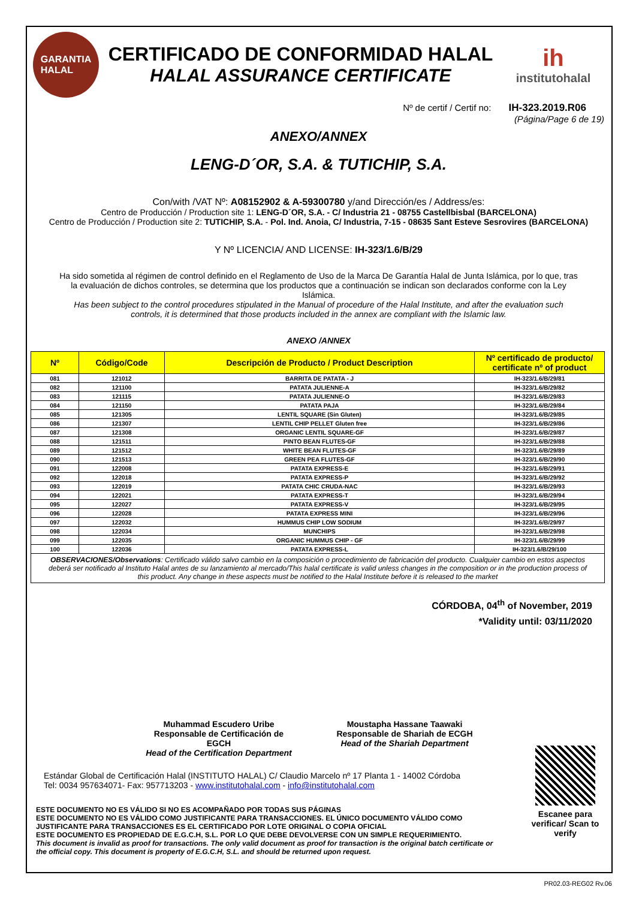GARANTIA
HALAL
CERTIFICADO DE CONFORMIDAD HALAL
HALAL ASSURANCE CERTIFICATE
ih
institutohalal
Nº de certif / Certif no: IH-323.2019.R06
(Página/Page 6 de 19)
ANEXO/ANNEX
LENG-D´OR, S.A. & TUTICHIP, S.A.
Con/with /VAT Nº: A08152902 & A-59300780 y/and Dirección/es / Address/es:
Centro de Producción / Production site 1: LENG-D´OR, S.A. - C/ Industria 21 - 08755 Castellbisbal (BARCELONA)
Centro de Producción / Production site 2: TUTICHIP, S.A. - Pol. Ind. Anoia, C/ Industria, 7-15 - 08635 Sant Esteve Sesrovires (BARCELONA)
Y Nº LICENCIA/ AND LICENSE: IH-323/1.6/B/29
Ha sido sometida al régimen de control definido en el Reglamento de Uso de la Marca De Garantía Halal de Junta Islámica, por lo que, tras la evaluación de dichos controles, se determina que los productos que a continuación se indican son declarados conforme con la Ley Islámica.
Has been subject to the control procedures stipulated in the Manual of procedure of the Halal Institute, and after the evaluation such controls, it is determined that those products included in the annex are compliant with the Islamic law.
ANEXO /ANNEX
| Nº | Código/Code | Descripción de Producto / Product Description | Nº certificado de producto/ certificate nº of product |
| --- | --- | --- | --- |
| 081 | 121012 | BARRITA DE PATATA - J | IH-323/1.6/B/29/81 |
| 082 | 121100 | PATATA JULIENNE-A | IH-323/1.6/B/29/82 |
| 083 | 121115 | PATATA JULIENNE-O | IH-323/1.6/B/29/83 |
| 084 | 121150 | PATATA PAJA | IH-323/1.6/B/29/84 |
| 085 | 121305 | LENTIL SQUARE (Sin Gluten) | IH-323/1.6/B/29/85 |
| 086 | 121307 | LENTIL CHIP PELLET Gluten free | IH-323/1.6/B/29/86 |
| 087 | 121308 | ORGANIC LENTIL SQUARE-GF | IH-323/1.6/B/29/87 |
| 088 | 121511 | PINTO BEAN FLUTES-GF | IH-323/1.6/B/29/88 |
| 089 | 121512 | WHITE BEAN FLUTES-GF | IH-323/1.6/B/29/89 |
| 090 | 121513 | GREEN PEA FLUTES-GF | IH-323/1.6/B/29/90 |
| 091 | 122008 | PATATA EXPRESS-E | IH-323/1.6/B/29/91 |
| 092 | 122018 | PATATA EXPRESS-P | IH-323/1.6/B/29/92 |
| 093 | 122019 | PATATA CHIC CRUDA-NAC | IH-323/1.6/B/29/93 |
| 094 | 122021 | PATATA EXPRESS-T | IH-323/1.6/B/29/94 |
| 095 | 122027 | PATATA EXPRESS-V | IH-323/1.6/B/29/95 |
| 096 | 122028 | PATATA EXPRESS MINI | IH-323/1.6/B/29/96 |
| 097 | 122032 | HUMMUS CHIP LOW SODIUM | IH-323/1.6/B/29/97 |
| 098 | 122034 | MUNCHIPS | IH-323/1.6/B/29/98 |
| 099 | 122035 | ORGANIC HUMMUS CHIP - GF | IH-323/1.6/B/29/99 |
| 100 | 122036 | PATATA EXPRESS-L | IH-323/1.6/B/29/100 |
| OBSERVACIONES/Observations : Certificado válido salvo cambio en la composición o procedimiento de fabricación del producto. Cualquier cambio en estos aspectos deberá ser notificado al Instituto Halal antes de su lanzamiento al mercado/This halal certificate is valid unless changes in the composition or in the production process of this product. Any change in these aspects must be notified to the Halal Institute before it is released to the market | | | |
CÓRDOBA, 04<sup>th</sup> of November, 2019
*Validity until: 03/11/2020
Muhammad Escudero Uribe
Responsable de Certificación de EGCH
Head of the Certification Department
Moustapha Hassane Taawaki
Responsable de Shariah de ECGH
Head of the Shariah Department
Estándar Global de Certificación Halal (INSTITUTO HALAL) C/ Claudio Marcelo nº 17 Planta 1 - 14002 Córdoba
Tel: 0034 957634071- Fax: 957713203 - www.institutohalal.com - info@institutohalal.com
ESTE DOCUMENTO NO ES VÁLIDO SI NO ES ACOMPAÑADO POR TODAS SUS PÁGINAS
ESTE DOCUMENTO NO ES VÁLIDO COMO JUSTIFICANTE PARA TRANSACCIONES. EL ÚNICO DOCUMENTO VÁLIDO COMO JUSTIFICANTE PARA TRANSACCIONES ES EL CERTIFICADO POR LOTE ORIGINAL O COPIA OFICIAL
ESTE DOCUMENTO ES PROPIEDAD DE E.G.C.H, S.L. POR LO QUE DEBE DEVOLVERSE CON UN SIMPLE REQUERIMIENTO.
This document is invalid as proof for transactions. The only valid document as proof for transaction is the original batch certificate or the official copy. This document is property of E.G.C.H, S.L. and should be returned upon request.
Escanee para verificar/ Scan to verify
PR02.03-REG02 Rv.06